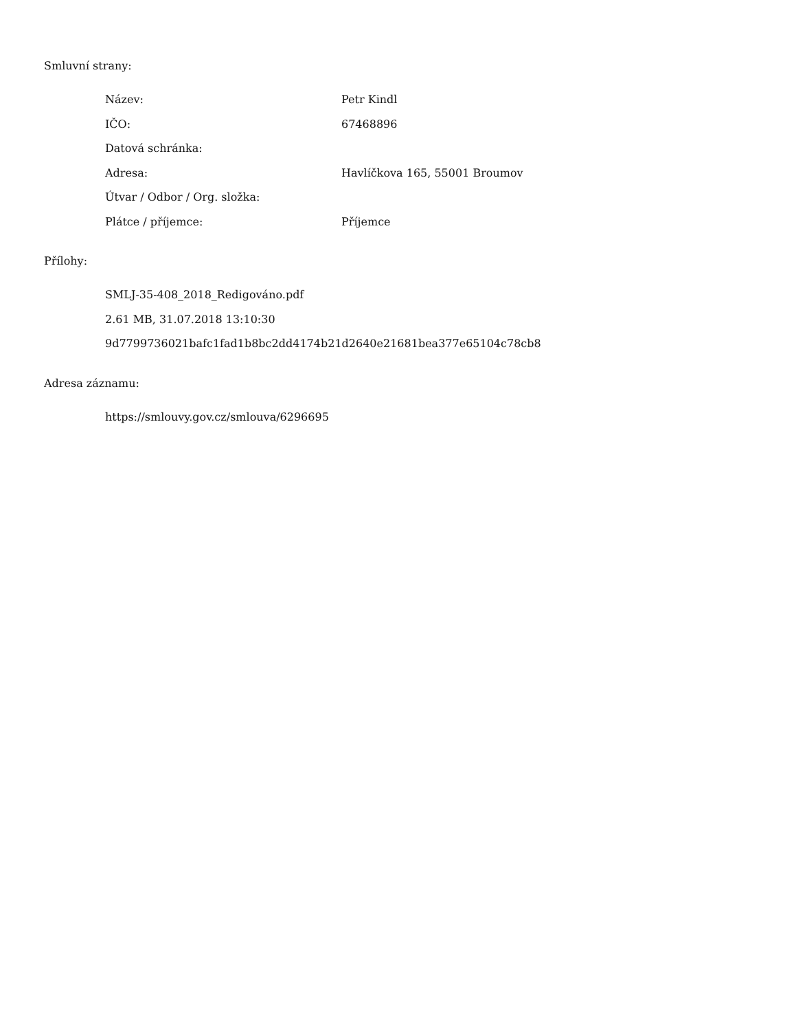Smluvní strany:
| Název: | Petr Kindl |
| IČO: | 67468896 |
| Datová schránka: | |
| Adresa: | Havlíčkova 165, 55001 Broumov |
| Útvar / Odbor / Org. složka: | |
| Plátce / příjemce: | Příjemce |
Přílohy:
SMLJ-35-408_2018_Redigováno.pdf
2.61 MB, 31.07.2018 13:10:30
9d7799736021bafc1fad1b8bc2dd4174b21d2640e21681bea377e65104c78cb8
Adresa záznamu:
https://smlouvy.gov.cz/smlouva/6296695